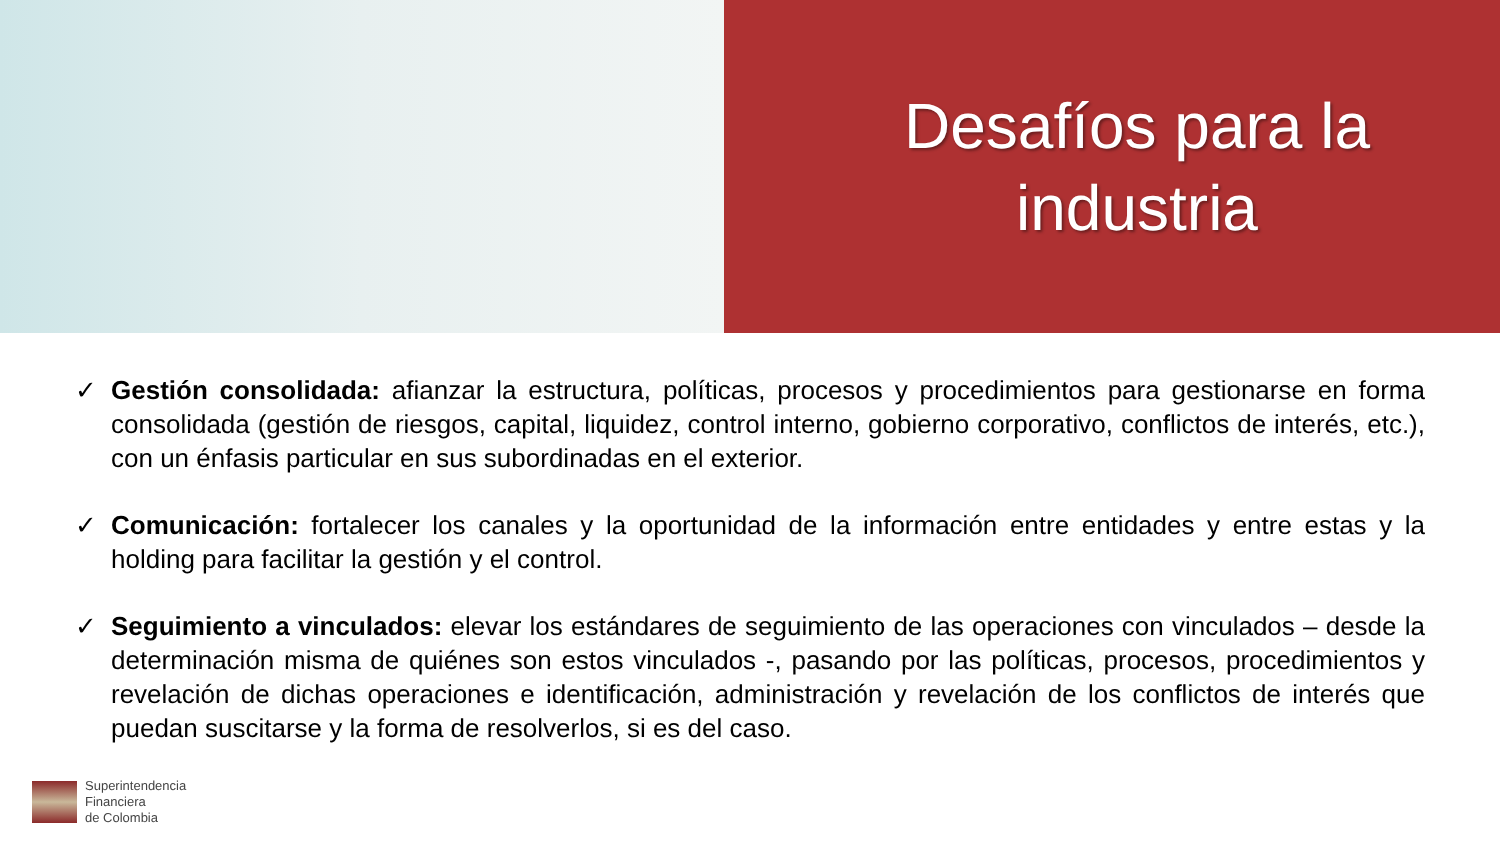Desafíos para la
industria
✓ Gestión consolidada: afianzar la estructura, políticas, procesos y procedimientos para gestionarse en forma consolidada (gestión de riesgos, capital, liquidez, control interno, gobierno corporativo, conflictos de interés, etc.), con un énfasis particular en sus subordinadas en el exterior.
✓ Comunicación: fortalecer los canales y la oportunidad de la información entre entidades y entre estas y la holding para facilitar la gestión y el control.
✓ Seguimiento a vinculados: elevar los estándares de seguimiento de las operaciones con vinculados – desde la determinación misma de quiénes son estos vinculados -, pasando por las políticas, procesos, procedimientos y revelación de dichas operaciones e identificación, administración y revelación de los conflictos de interés que puedan suscitarse y la forma de resolverlos, si es del caso.
Superintendencia
Financiera
de Colombia